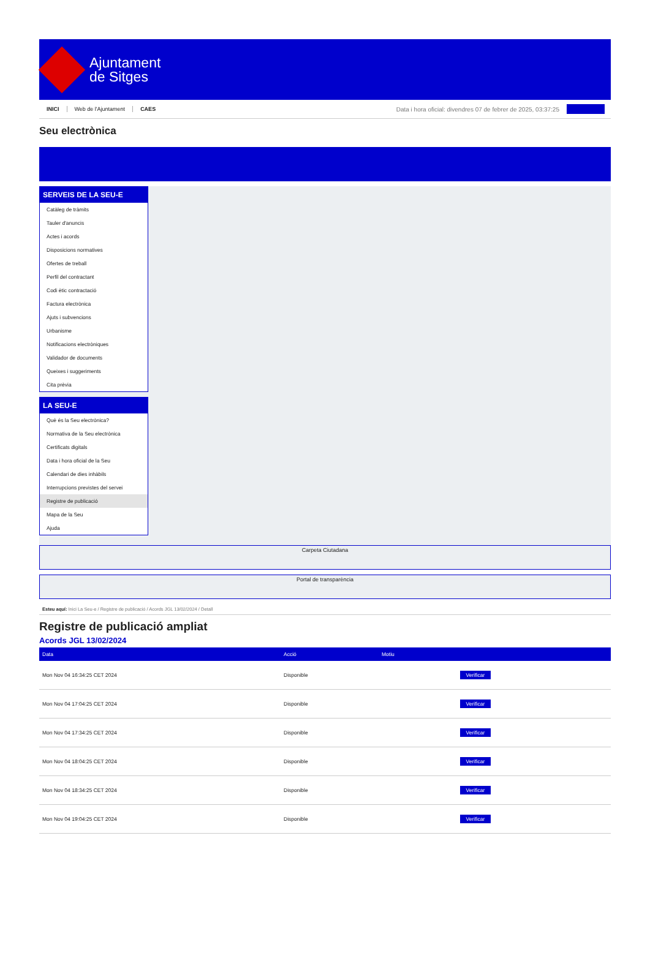Ajuntament
de Sitges
INICI Web de l'Ajuntament CAES Data i hora oficial: divendres 07 de febrer de 2025, 03:37:25
Seu electrònica
SERVEIS DE LA SEU-E
Catàleg de tràmits
Tauler d'anuncis
Actes i acords
Disposicions normatives
Ofertes de treball
Perfil del contractant
Codi ètic contractació
Factura electrònica
Ajuts i subvencions
Urbanisme
Notificacions electròniques
Validador de documents
Queixes i suggeriments
Cita prèvia
LA SEU-E
Què és la Seu electrònica?
Normativa de la Seu electrònica
Certificats digitals
Data i hora oficial de la Seu
Calendari de dies inhàbils
Interrupcions previstes del servei
Registre de publicació
Mapa de la Seu
Ajuda
Carpeta Ciutadana
Portal de transparència
Esteu aquí: Inici La Seu-e / Registre de publicació / Acords JGL 13/02/2024 / Detall
Registre de publicació ampliat
Acords JGL 13/02/2024
| Data | Acció | Motiu | |
| --- | --- | --- | --- |
| Mon Nov 04 16:34:25 CET 2024 | Disponible | | Verificar |
| Mon Nov 04 17:04:25 CET 2024 | Disponible | | Verificar |
| Mon Nov 04 17:34:25 CET 2024 | Disponible | | Verificar |
| Mon Nov 04 18:04:25 CET 2024 | Disponible | | Verificar |
| Mon Nov 04 18:34:25 CET 2024 | Disponible | | Verificar |
| Mon Nov 04 19:04:25 CET 2024 | Disponible | | Verificar |